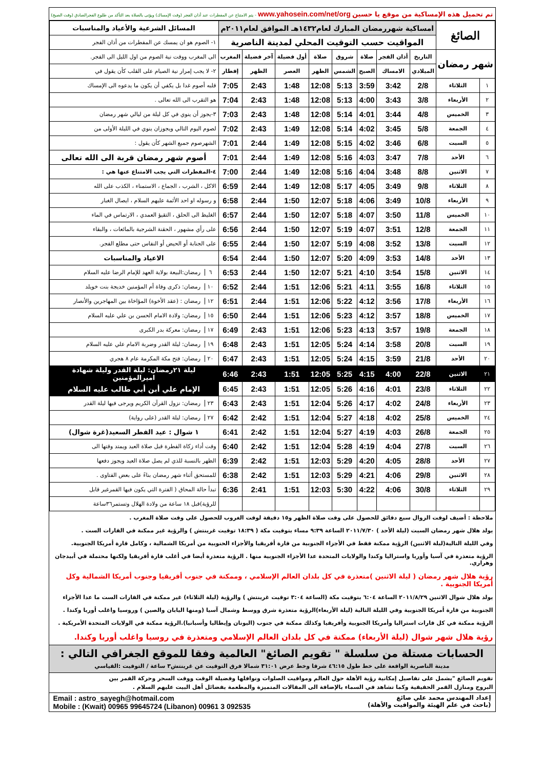تم تحميل هذه الإمساكية من موقع يا حسين www.yahosein.com/net/org - يتم الامتناع عن المفطرات عند أذان الفجر (وقت الإمساك) ويؤتى بالصلاة بعد التأكد من طلوع الفجرالصادق (وقت الصبح)
| الصائغ | | امساكية شهررمضان المبارك لعام١٤٣٢هـ الموافق لعام٢٠١١م | | | | | | | | المسائل الشرعية والأعياد والمناسبات |
| | | المواقيت حسب التوقيت المحلي لمدينة الناصرية | | | | | | | | ١- الصوم هو ان يمسك عن المفطرات من أذان الفجر |
| شهر رمضان | | التاريخ | أذان الفجر | صلاة | شروق | صلاة | أول فضيلة | آخر فضيلة | المغرب | الى المغرب ووقت نية الصوم من اول الليل الى الفجر. |
| | | الميلادي | الامساك | الصبح | الشمس | الظهر | العصر | الظهر | إفطار | ٢- لا يجب إمرار نية الصيام على القلب كأن يقول في |
| ١ | الثلاثاء | 2/8 | 3:42 | 3:59 | 5:13 | 12:08 | 1:48 | 2:43 | 7:05 | قلبه أصوم غدا بل يكفي أن يكون ما يدعوه الى الإمساك |
| ٢ | الأربعاء | 3/8 | 3:43 | 4:00 | 5:13 | 12:08 | 1:48 | 2:43 | 7:04 | هو التقرب الى الله تعالى . |
| ٣ | الخميس | 4/8 | 3:44 | 4:01 | 5:14 | 12:08 | 1:48 | 2:43 | 7:03 | ٣-يجوز أن ينوي في كل ليلة من ليالي شهر رمضان |
| ٤ | الجمعة | 5/8 | 3:45 | 4:02 | 5:14 | 12:08 | 1:49 | 2:43 | 7:02 | لصوم اليوم التالي ويجوزان ينوي في الليلة الأولى من |
| ٥ | السبت | 6/8 | 3:46 | 4:02 | 5:15 | 12:08 | 1:49 | 2:44 | 7:01 | الشهرصوم جميع الشهر كأن يقول : |
| ٦ | الأحد | 7/8 | 3:47 | 4:03 | 5:16 | 12:08 | 1:49 | 2:44 | 7:01 | أصوم شهر رمضان قربة الى الله تعالى |
| ٧ | الاثنين | 8/8 | 3:48 | 4:04 | 5:16 | 12:08 | 1:49 | 2:44 | 7:00 | ٤-المفطرات التي يجب الامتناع عنها هي : |
| ٨ | الثلاثاء | 9/8 | 3:49 | 4:05 | 5:17 | 12:08 | 1:49 | 2:44 | 6:59 | الاكل ، الشرب ، الجماع ، الاستمناء ، الكذب على الله |
| ٩ | الأربعاء | 10/8 | 3:49 | 4:06 | 5:18 | 12:07 | 1:50 | 2:44 | 6:58 | و رسوله او احد الأئمة عليهم السلام ، ايصال الغبار |
| ١٠ | الخميس | 11/8 | 3:50 | 4:07 | 5:18 | 12:07 | 1:50 | 2:44 | 6:57 | الغليظ الى الحلق ، التقيؤ العمدي ، الارتماس في الماء |
| ١١ | الجمعة | 12/8 | 3:51 | 4:07 | 5:19 | 12:07 | 1:50 | 2:44 | 6:56 | على رأي مشهور ، الحقنة الشرجية بالمائعات ، والبقاء |
| ١٢ | السبت | 13/8 | 3:52 | 4:08 | 5:19 | 12:07 | 1:50 | 2:44 | 6:55 | على الجنابة أو الحيض أو النفاس حتى مطلع الفجر. |
| ١٣ | الأحد | 14/8 | 3:53 | 4:09 | 5:20 | 12:07 | 1:50 | 2:44 | 6:54 | الاعياد والمناسبات |
| ١٤ | الاثنين | 15/8 | 3:54 | 4:10 | 5:21 | 12:07 | 1:50 | 2:44 | 6:53 | ٦ رمضان:البيعة بولاية العهد للإمام الرضا عليه السلام |
| ١٥ | الثلاثاء | 16/8 | 3:55 | 4:11 | 5:21 | 12:06 | 1:51 | 2:44 | 6:52 | ١٠ رمضان: ذكرى وفاة أم المؤمنين خديجة بنت خويلد |
| ١٦ | الأربعاء | 17/8 | 3:56 | 4:12 | 5:22 | 12:06 | 1:51 | 2:44 | 6:51 | ١٢ رمضان : (عقد الأخوة) المؤاخاة بين المهاجرين والأنصار |
| ١٧ | الخميس | 18/8 | 3:57 | 4:12 | 5:23 | 12:06 | 1:51 | 2:44 | 6:50 | ١٥ رمضان: ولادة الامام الحسن بن علي عليه السلام |
| ١٨ | الجمعة | 19/8 | 3:57 | 4:13 | 5:23 | 12:06 | 1:51 | 2:43 | 6:49 | ١٧ رمضان: معركة بدر الكبرى |
| ١٩ | السبت | 20/8 | 3:58 | 4:14 | 5:24 | 12:05 | 1:51 | 2:43 | 6:48 | ١٩ رمضان: ليلة القدر وضربة الامام علي عليه السلام |
| ٢٠ | الأحد | 21/8 | 3:59 | 4:15 | 5:24 | 12:05 | 1:51 | 2:43 | 6:47 | ٢٠ رمضان: فتح مكة المكرمة عام ٨ هجري |
| ٢١ | الاثنين | 22/8 | 4:00 | 4:15 | 5:25 | 12:05 | 1:51 | 2:43 | 6:46 | ليلة ٢١رمضان: ليلة القدر وليلة شهادة اميرالمؤمنين |
| ٢٢ | الثلاثاء | 23/8 | 4:01 | 4:16 | 5:26 | 12:05 | 1:51 | 2:43 | 6:45 | الإمام علي أبن أبي طالب عليه السلام |
| ٢٣ | الأربعاء | 24/8 | 4:02 | 4:17 | 5:26 | 12:04 | 1:51 | 2:43 | 6:43 | ٢٣ رمضان: نزول القرآن الكريم ويرجى فيها ليلة القدر |
| ٢٤ | الخميس | 25/8 | 4:02 | 4:18 | 5:27 | 12:04 | 1:51 | 2:42 | 6:42 | ٢٧ رمضان: ليلة القدر (على رواية) |
| ٢٥ | الجمعة | 26/8 | 4:03 | 4:19 | 5:27 | 12:04 | 1:51 | 2:42 | 6:41 | ١ شوال : عيد الفطر السعيد(غرة شوال) |
| ٢٦ | السبت | 27/8 | 4:04 | 4:19 | 5:28 | 12:04 | 1:51 | 2:42 | 6:40 | وقت أداء زكاة الفطرة قبل صلاة العيد ويمتد وقتها الى |
| ٢٧ | الأحد | 28/8 | 4:05 | 4:20 | 5:29 | 12:03 | 1:51 | 2:42 | 6:39 | الظهر بالنسبة للذي لم يصل صلاة العيد ويجوز دفعها |
| ٢٨ | الاثنين | 29/8 | 4:06 | 4:21 | 5:29 | 12:03 | 1:51 | 2:42 | 6:38 | للمستحق أثناء شهر رمضان بناءً على بعض الفتاوى . |
| ٢٩ | الثلاثاء | 30/8 | 4:06 | 4:22 | 5:30 | 12:03 | 1:51 | 2:41 | 6:36 | تبدأ حالة المحاق ( الفترة التي يكون فيها القمرغير قابل |
| | | | | | | | | | | للرؤية)قبل ١٨ ساعة من ولادة الهلال وتستمر٣٦ساعة |
ملاحظة : أضيف لوقت الزوال سبع دقائق للحصول على وقت صلاة الظهر و١٥ دقيقة لوقت الغروب للحصول على وقت صلاة المغرب .
يولد هلال شهر رمضان السبت (ليلة الأحد ) ٢٠١١/٧/٣٠ الساعة ٩:٣٩ مساء بتوقيت مكة ( ١٨:٣٩ توقيت غرينتش ) والرؤية غير ممكنة في القارات الست .
وفي الليلة التالية(ليلة الاثنين) الرؤية ممكنة فقط في الأجزاء الجنوبية من قارة أفريقيا والأجزاء الحنوبية من أمريكا الشمالية ، وكامل قارة أمريكا الجنوبية.
الرؤية متعذرة في آسيا وأوربا واستراليا وكندا والولايات المتحدة عدا الأجزاء الجنوبية منها . الرؤية متعذرة أيضا في أغلب قارة أفريقيا ولكنها محتملة في أبيدجان وهراري.
رؤية هلال شهر رمضان ( ليلة الاثنين )متعذرة في كل بلدان العالم الإسلامي ، وممكنة في جنوب أفريقيا وجنوب أمريكا الشمالية وكل أمريكا الجنوبية .
يولد هلال شوال الاثنين ٢٠١١/٨/٢٩ الساعة ٦:٠٤ بتوقيت مكة (الساعة ٣:٠٤ توقيت غرينتش ) والرؤية (ليلة الثلاثاء) غير ممكنة في القارات الست ما عدا الأجزاء
الجنوبية من قارة أمريكا الجنوبية وفي الليلة التالية (ليلة الأربعاء)الرؤية متعذرة شرق ووسط وشمال آسيا (ومنها اليابان والصين ) وروسيا واغلب أوربا وكندا .
الرؤية ممكنة في كل قارات استراليا وأمريكا الجنوبية وأفريقيا وكذلك ممكنة في جنوب (اليونان وإيطاليا وأسبانيا).الرؤية ممكنة في الولايات المتحدة الأمريكية .
رؤية هلال شهر شوال (ليلة الأربعاء) ممكنة في كل بلدان العالم الإسلامي ومتعذرة في روسيا واغلب أوربا وكندا.
الحسابات مستلة من سلسلة " تقويم الصائغ" العالمية وفقا للموقع الجغرافي التالي :
مدينة الناصرية الواقعة على خط طول ٤٦:١٥ شرقا وخط عرض ٣١:٠١ شمالا فرق التوقيت عن غرينتش٣ ساعة / التوقيت :القياسي
تقويم الصائغ "يشمل على تفاصيل إمكانية رؤية الأهلة حول العالم ومواقيت الصلوات ونوافلها وفضيلة الوقت ووقت السحر وحركة القمر بين
البروج ومنازل القمر الحقيقية وكما تشاهد في السماء بالإضافة الى المقالات المتميزة والمطعمة بفضائل أهل البيت عليهم السلام .
إعداد المهندس محمد علي صائغ
(باحث في علم الهيئة والمواقيت والأهلة)
Email : astro_sayegh@hotmail.com
Mobile : (Kwait) 00965 99645724 (Libanon) 00961 3 092535